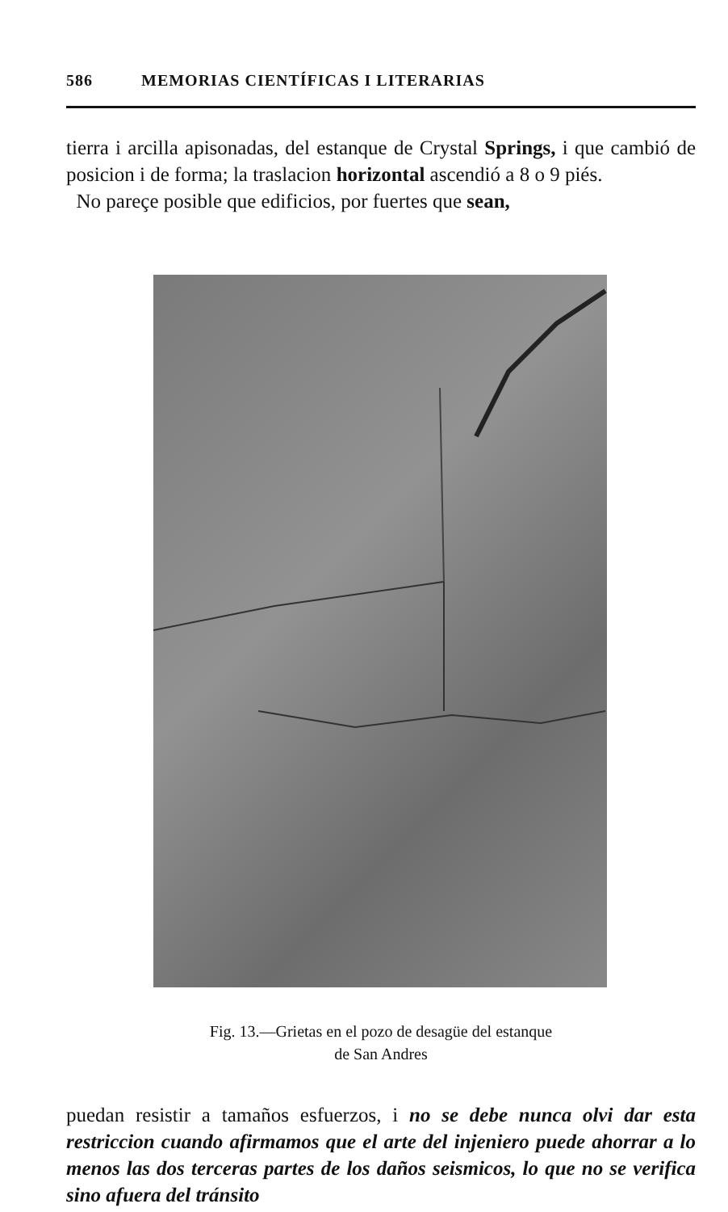586 MEMORIAS CIENTÍFICAS I LITERARIAS
tierra i arcilla apisonadas, del estanque de Crystal Springs, i que cambió de posicion i de forma; la traslacion horizontal ascendió a 8 o 9 piés.
No pareçe posible que edificios, por fuertes que sean,
Fig. 13.—Grietas en el pozo de desagüe del estanque
de San Andres
puedan resistir a tamaños esfuerzos, i no se debe nunca olvi dar esta restriccion cuando afirmamos que el arte del injeniero puede ahorrar a lo menos las dos terceras partes de los daños seismicos, lo que no se verifica sino afuera del tránsito